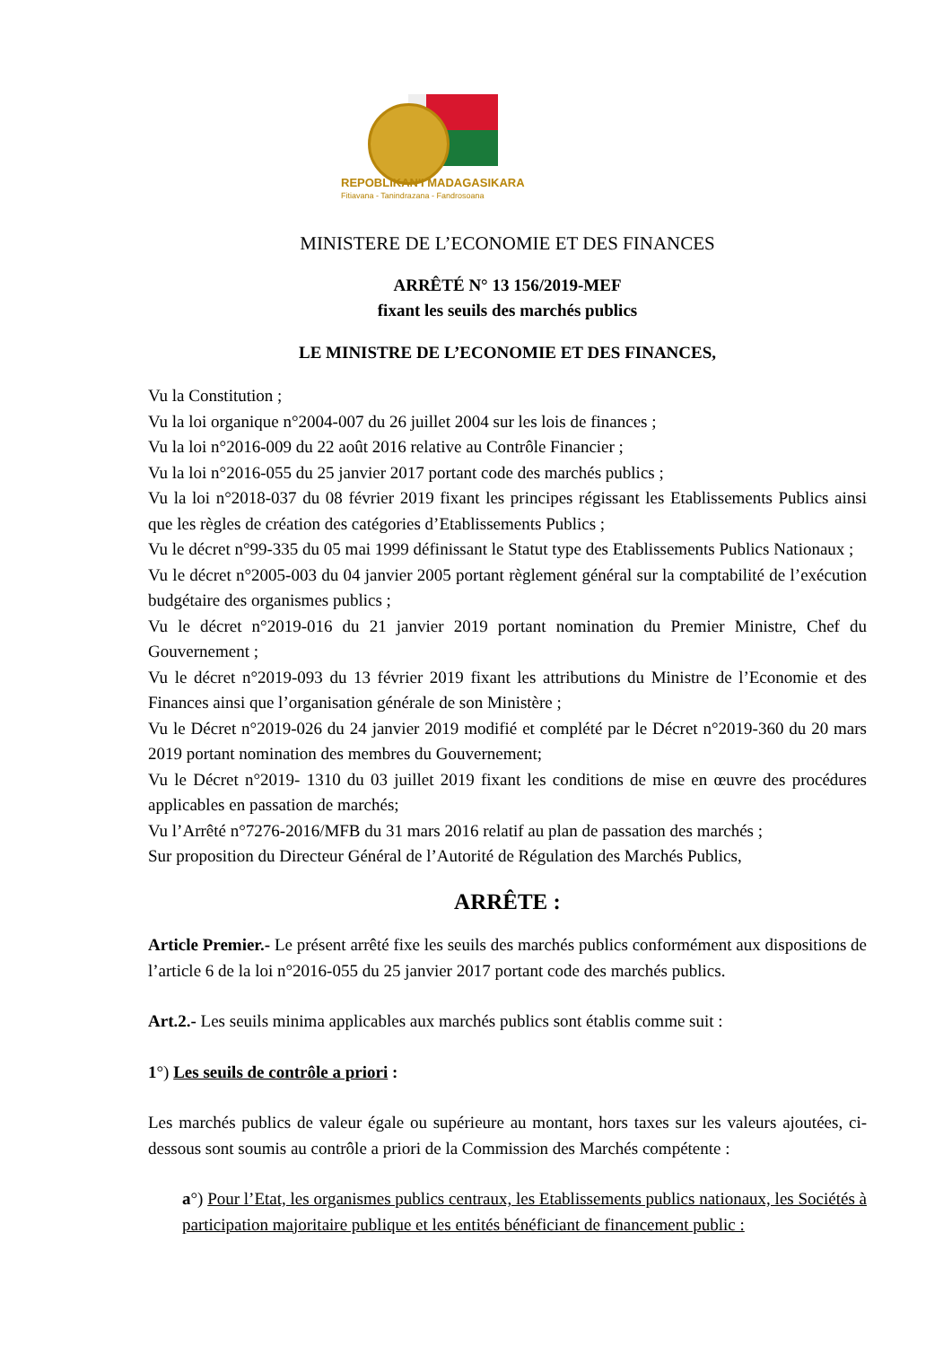REPOBLIKAN'I MADAGASIKARA
Fitiavana - Tanindrazana - Fandrosoana
MINISTERE DE L’ECONOMIE ET DES FINANCES
ARRÊTÉ N° 13 156/2019-MEF
fixant les seuils des marchés publics
LE MINISTRE DE L’ECONOMIE ET DES FINANCES,
Vu la Constitution ;
Vu la loi organique n°2004-007 du 26 juillet 2004 sur les lois de finances ;
Vu la loi n°2016-009 du 22 août 2016 relative au Contrôle Financier ;
Vu la loi n°2016-055 du 25 janvier 2017 portant code des marchés publics ;
Vu la loi n°2018-037 du 08 février 2019 fixant les principes régissant les Etablissements Publics ainsi que les règles de création des catégories d’Etablissements Publics ;
Vu le décret n°99-335 du 05 mai 1999 définissant le Statut type des Etablissements Publics Nationaux ;
Vu le décret n°2005-003 du 04 janvier 2005 portant règlement général sur la comptabilité de l’exécution budgétaire des organismes publics ;
Vu le décret n°2019-016 du 21 janvier 2019 portant nomination du Premier Ministre, Chef du Gouvernement ;
Vu le décret n°2019-093 du 13 février 2019 fixant les attributions du Ministre de l’Economie et des Finances ainsi que l’organisation générale de son Ministère ;
Vu le Décret n°2019-026 du 24 janvier 2019 modifié et complété par le Décret n°2019-360 du 20 mars 2019 portant nomination des membres du Gouvernement;
Vu le Décret n°2019- 1310 du 03 juillet 2019 fixant les conditions de mise en œuvre des procédures applicables en passation de marchés;
Vu l’Arrêté n°7276-2016/MFB du 31 mars 2016 relatif au plan de passation des marchés ;
Sur proposition du Directeur Général de l’Autorité de Régulation des Marchés Publics,
ARRÊTE :
Article Premier.- Le présent arrêté fixe les seuils des marchés publics conformément aux dispositions de l’article 6 de la loi n°2016-055 du 25 janvier 2017 portant code des marchés publics.
Art.2.- Les seuils minima applicables aux marchés publics sont établis comme suit :
1°) Les seuils de contrôle a priori :
Les marchés publics de valeur égale ou supérieure au montant, hors taxes sur les valeurs ajoutées, ci-dessous sont soumis au contrôle a priori de la Commission des Marchés compétente :
a°) Pour l’Etat, les organismes publics centraux, les Etablissements publics nationaux, les Sociétés à participation majoritaire publique et les entités bénéficiant de financement public :